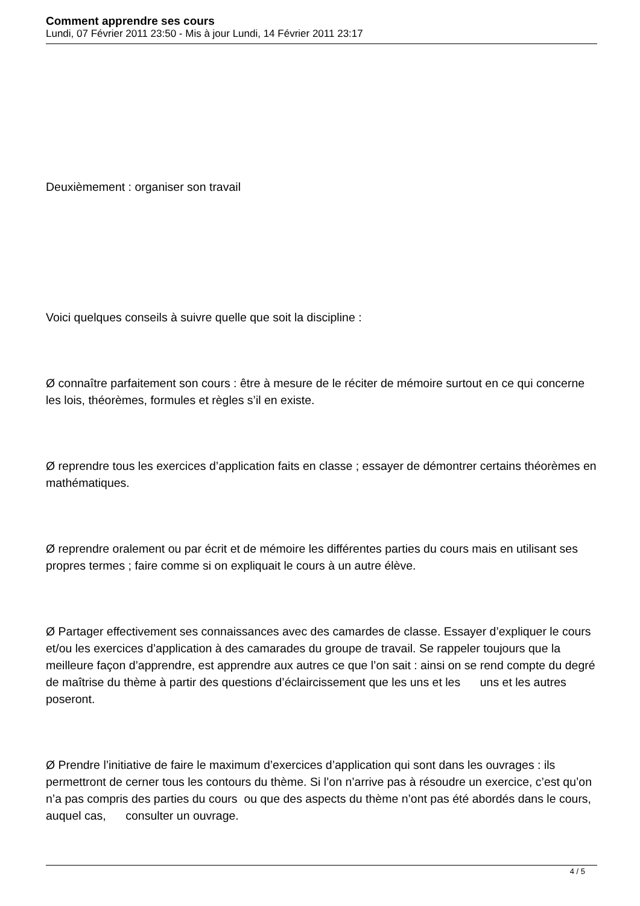Comment apprendre ses cours
Lundi, 07 Février 2011 23:50 - Mis à jour Lundi, 14 Février 2011 23:17
Deuxièmement : organiser son travail
Voici quelques conseils à suivre quelle que soit la discipline :
Ø connaître parfaitement son cours : être à mesure de le réciter de mémoire surtout en ce qui concerne les lois, théorèmes, formules et règles s’il en existe.
Ø reprendre tous les exercices d’application faits en classe ; essayer de démontrer certains théorèmes en mathématiques.
Ø reprendre oralement ou par écrit et de mémoire les différentes parties du cours mais en utilisant ses propres termes ; faire comme si on expliquait le cours à un autre élève.
Ø Partager effectivement ses connaissances avec des camardes de classe. Essayer d’expliquer le cours et/ou les exercices d’application à des camarades du groupe de travail. Se rappeler toujours que la meilleure façon d’apprendre, est apprendre aux autres ce que l’on sait : ainsi on se rend compte du degré de maîtrise du thème à partir des questions d’éclaircissement que les uns et les uns et les autres poseront.
Ø Prendre l’initiative de faire le maximum d’exercices d’application qui sont dans les ouvrages : ils permettront de cerner tous les contours du thème. Si l’on n’arrive pas à résoudre un exercice, c’est qu’on n’a pas compris des parties du cours ou que des aspects du thème n’ont pas été abordés dans le cours, auquel cas, consulter un ouvrage.
4 / 5